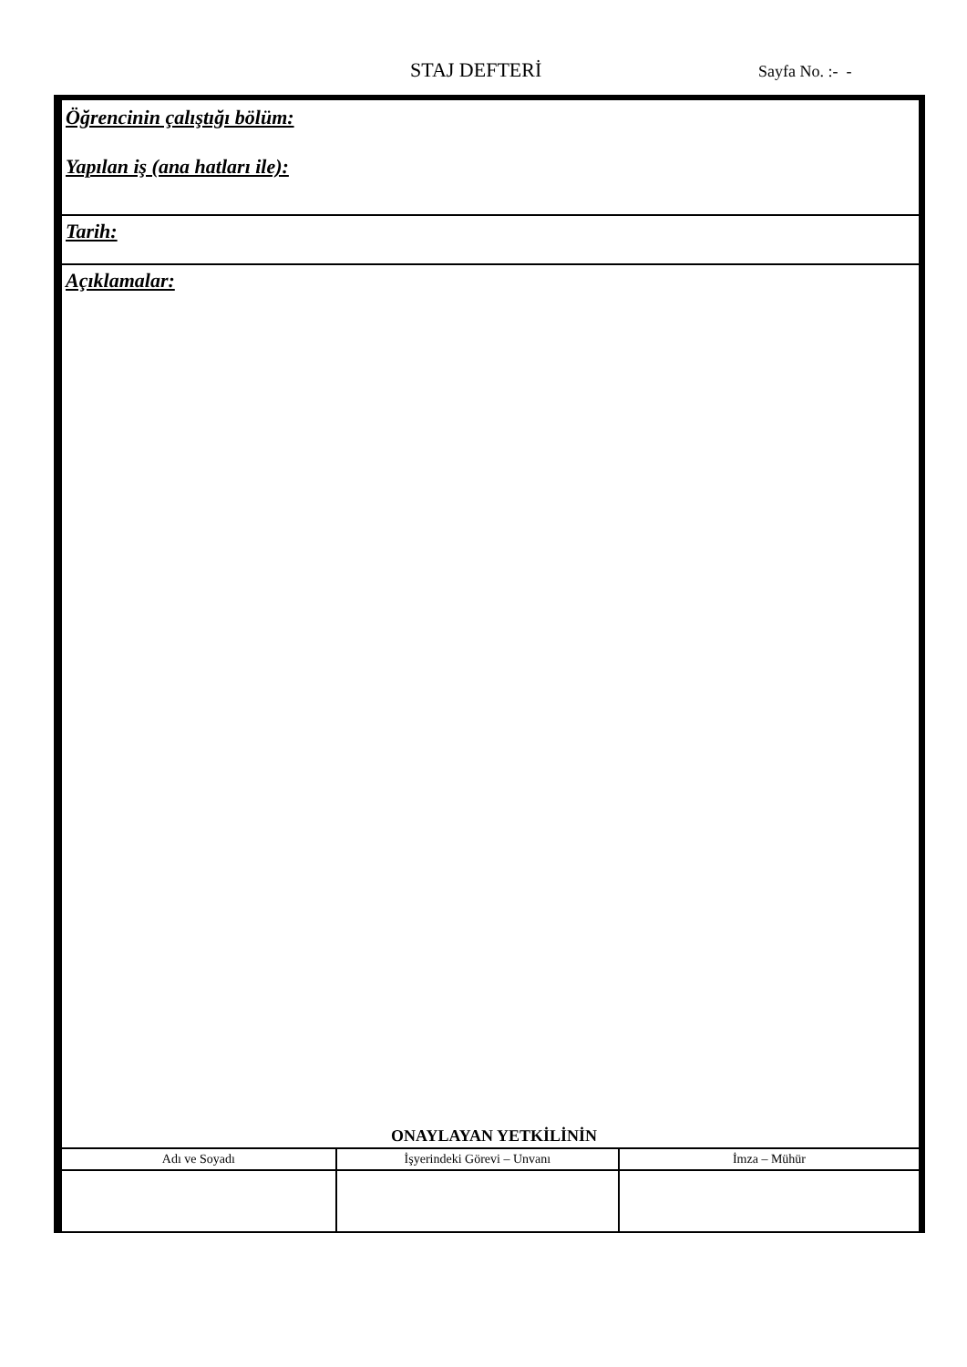STAJ DEFTERİ Sayfa No. :- -
Öğrencinin çalıştığı bölüm:
Yapılan iş (ana hatları ile):
Tarih:
Açıklamalar:
ONAYLAYAN YETKİLİNİN
| Adı ve Soyadı | İşyerindeki Görevi – Unvanı | İmza – Mühür |